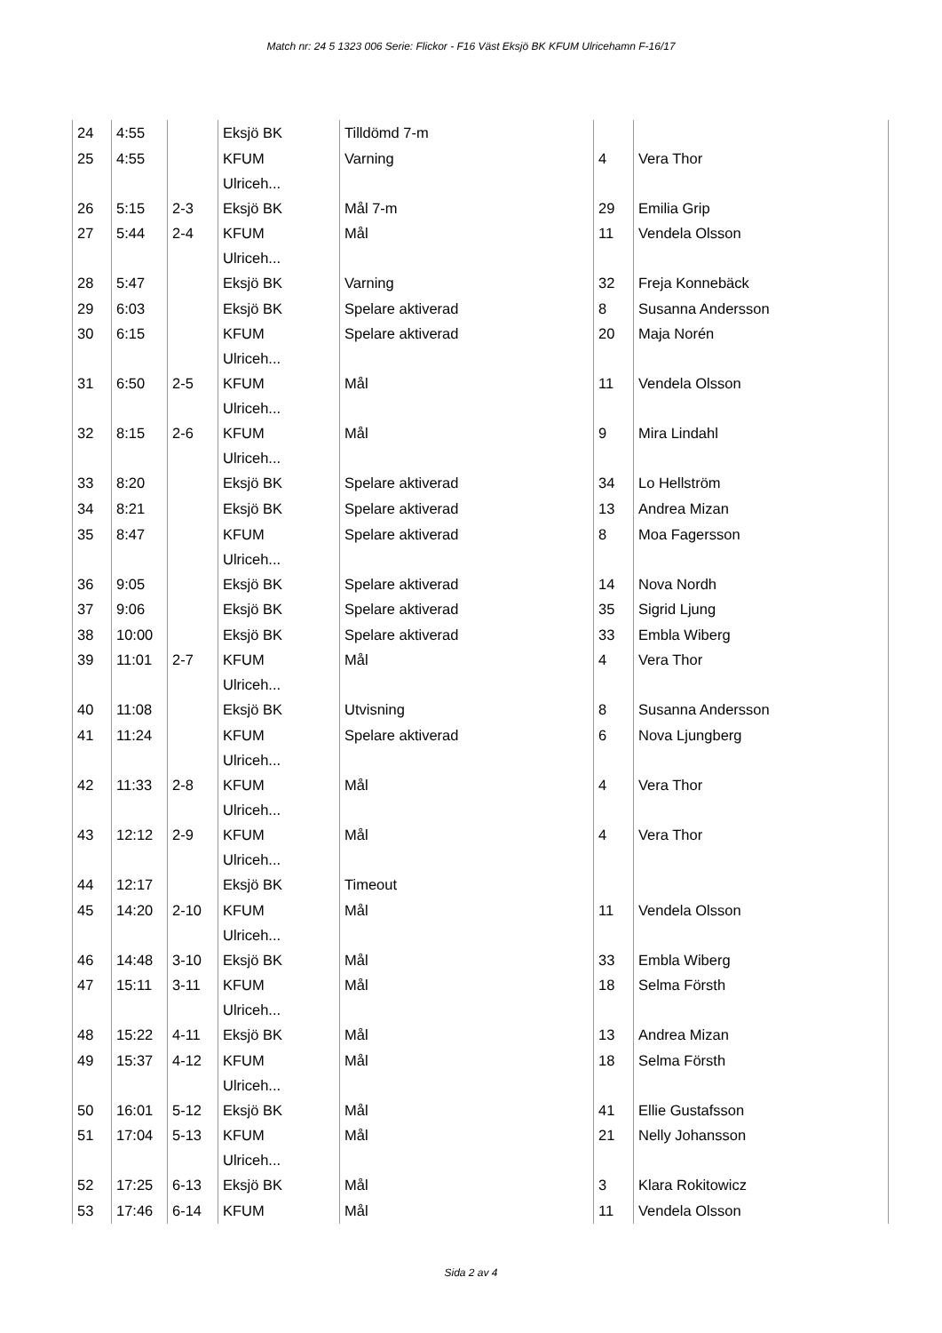Match nr: 24 5 1323 006 Serie: Flickor - F16 Väst Eksjö BK KFUM Ulricehamn F-16/17
| 24 | 4:55 | | Eksjö BK | Tilldömd 7-m | | |
| 25 | 4:55 | | KFUM Ulriceh... | Varning | 4 | Vera Thor |
| 26 | 5:15 | 2-3 | Eksjö BK | Mål 7-m | 29 | Emilia Grip |
| 27 | 5:44 | 2-4 | KFUM Ulriceh... | Mål | 11 | Vendela Olsson |
| 28 | 5:47 | | Eksjö BK | Varning | 32 | Freja Konnebäck |
| 29 | 6:03 | | Eksjö BK | Spelare aktiverad | 8 | Susanna Andersson |
| 30 | 6:15 | | KFUM Ulriceh... | Spelare aktiverad | 20 | Maja Norén |
| 31 | 6:50 | 2-5 | KFUM Ulriceh... | Mål | 11 | Vendela Olsson |
| 32 | 8:15 | 2-6 | KFUM Ulriceh... | Mål | 9 | Mira Lindahl |
| 33 | 8:20 | | Eksjö BK | Spelare aktiverad | 34 | Lo Hellström |
| 34 | 8:21 | | Eksjö BK | Spelare aktiverad | 13 | Andrea Mizan |
| 35 | 8:47 | | KFUM Ulriceh... | Spelare aktiverad | 8 | Moa Fagersson |
| 36 | 9:05 | | Eksjö BK | Spelare aktiverad | 14 | Nova Nordh |
| 37 | 9:06 | | Eksjö BK | Spelare aktiverad | 35 | Sigrid Ljung |
| 38 | 10:00 | | Eksjö BK | Spelare aktiverad | 33 | Embla Wiberg |
| 39 | 11:01 | 2-7 | KFUM Ulriceh... | Mål | 4 | Vera Thor |
| 40 | 11:08 | | Eksjö BK | Utvisning | 8 | Susanna Andersson |
| 41 | 11:24 | | KFUM Ulriceh... | Spelare aktiverad | 6 | Nova Ljungberg |
| 42 | 11:33 | 2-8 | KFUM Ulriceh... | Mål | 4 | Vera Thor |
| 43 | 12:12 | 2-9 | KFUM Ulriceh... | Mål | 4 | Vera Thor |
| 44 | 12:17 | | Eksjö BK | Timeout | | |
| 45 | 14:20 | 2-10 | KFUM Ulriceh... | Mål | 11 | Vendela Olsson |
| 46 | 14:48 | 3-10 | Eksjö BK | Mål | 33 | Embla Wiberg |
| 47 | 15:11 | 3-11 | KFUM Ulriceh... | Mål | 18 | Selma Försth |
| 48 | 15:22 | 4-11 | Eksjö BK | Mål | 13 | Andrea Mizan |
| 49 | 15:37 | 4-12 | KFUM Ulriceh... | Mål | 18 | Selma Försth |
| 50 | 16:01 | 5-12 | Eksjö BK | Mål | 41 | Ellie Gustafsson |
| 51 | 17:04 | 5-13 | KFUM Ulriceh... | Mål | 21 | Nelly Johansson |
| 52 | 17:25 | 6-13 | Eksjö BK | Mål | 3 | Klara Rokitowicz |
| 53 | 17:46 | 6-14 | KFUM | Mål | 11 | Vendela Olsson |
Sida 2 av 4